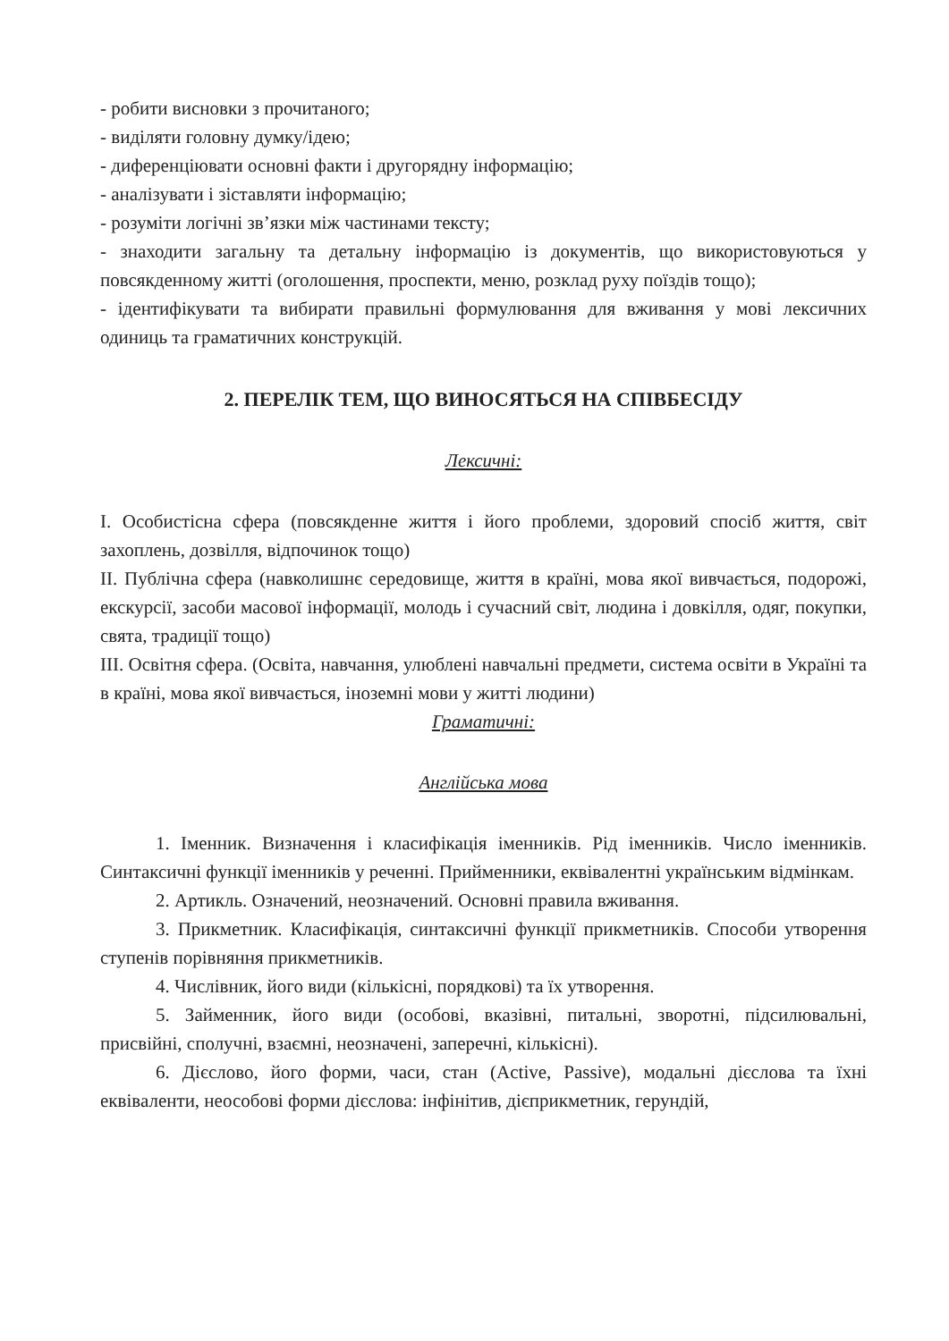- робити висновки з прочитаного;
- виділяти головну думку/ідею;
- диференціювати основні факти і другорядну інформацію;
- аналізувати і зіставляти інформацію;
- розуміти логічні зв’язки між частинами тексту;
- знаходити загальну та детальну інформацію із документів, що використовуються у повсякденному житті (оголошення, проспекти, меню, розклад руху поїздів тощо);
- ідентифікувати та вибирати правильні формулювання для вживання у мові лексичних одиниць та граматичних конструкцій.
2. ПЕРЕЛІК ТЕМ, ЩО ВИНОСЯТЬСЯ НА СПІВБЕСІДУ
Лексичні:
I. Особистісна сфера (повсякденне життя і його проблеми, здоровий спосіб життя, світ захоплень, дозвілля, відпочинок тощо)
II. Публічна сфера (навколишнє середовище, життя в країні, мова якої вивчається, подорожі, екскурсії, засоби масової інформації, молодь і сучасний світ, людина і довкілля, одяг, покупки, свята, традиції тощо)
III. Освітня сфера. (Освіта, навчання, улюблені навчальні предмети, система освіти в Україні та в країні, мова якої вивчається, іноземні мови у житті людини)
Граматичні:
Англійська мова
1. Іменник. Визначення і класифікація іменників. Рід іменників. Число іменників. Синтаксичні функції іменників у реченні. Прийменники, еквівалентні українським відмінкам.
2. Артикль. Означений, неозначений. Основні правила вживання.
3. Прикметник. Класифікація, синтаксичні функції прикметників. Способи утворення ступенів порівняння прикметників.
4. Числівник, його види (кількісні, порядкові) та їх утворення.
5. Займенник, його види (особові, вказівні, питальні, зворотні, підсилювальні, присвійні, сполучні, взаємні, неозначені, заперечні, кількісні).
6. Дієслово, його форми, часи, стан (Active, Passive), модальні дієслова та їхні еквіваленти, неособові форми дієслова: інфінітив, дієприкметник, герундій,